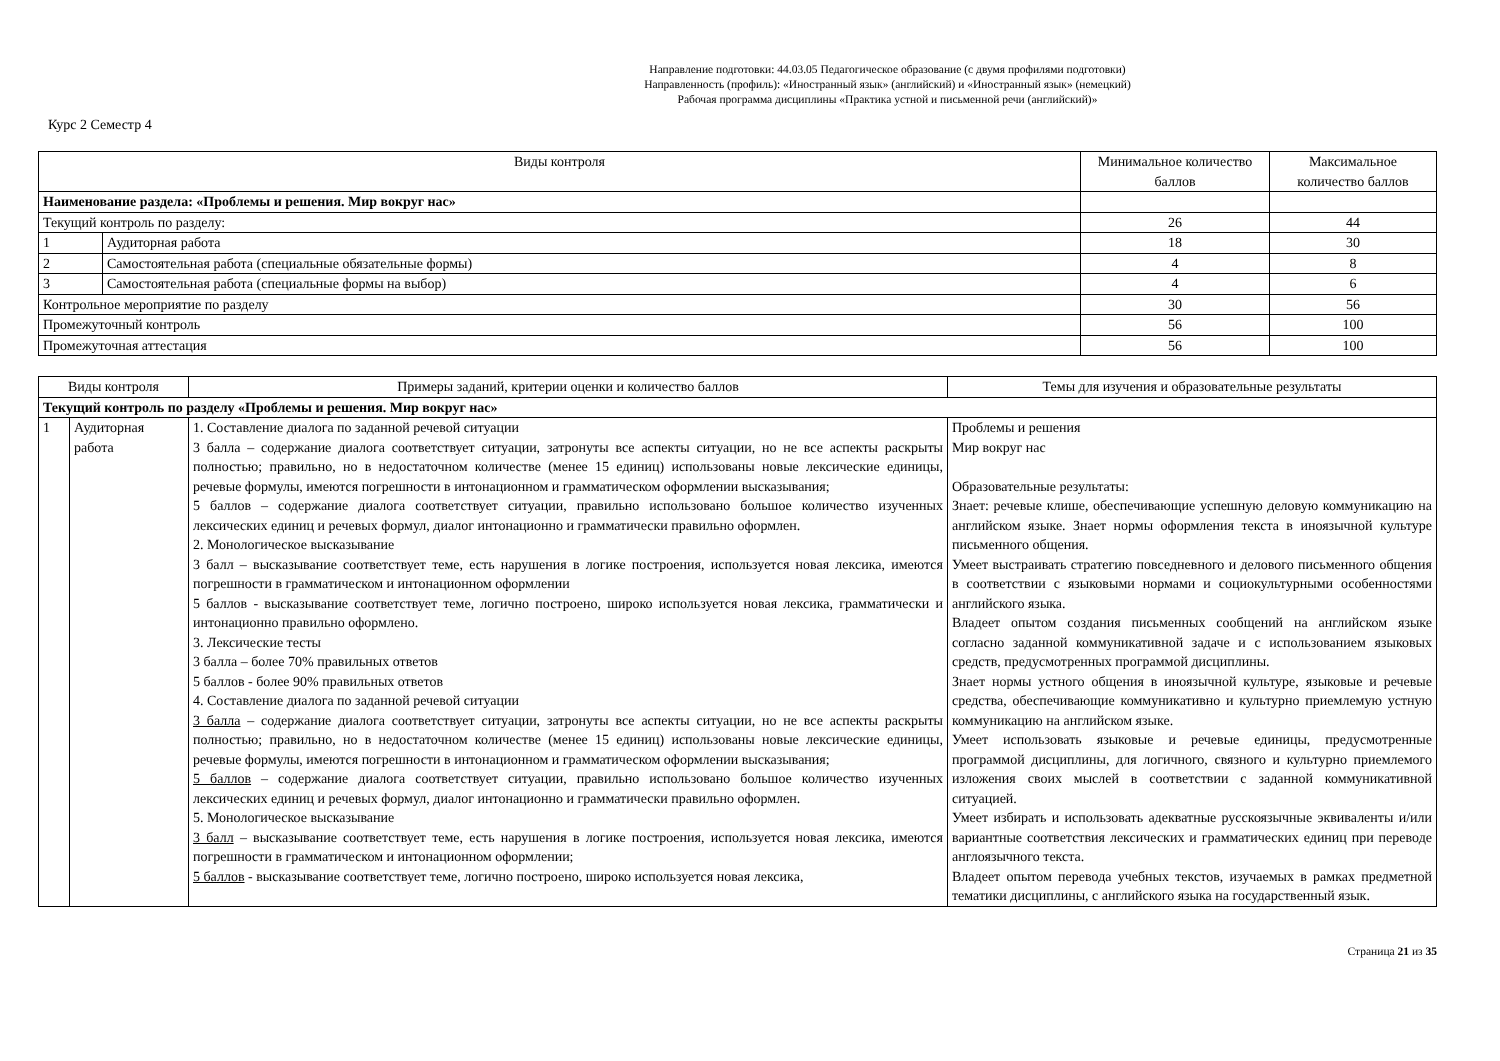Направление подготовки: 44.03.05 Педагогическое образование (с двумя профилями подготовки)
Направленность (профиль): «Иностранный язык» (английский) и «Иностранный язык» (немецкий)
Рабочая программа дисциплины «Практика устной и письменной речи (английский)»
Курс 2 Семестр 4
| Виды контроля | | Минимальное количество баллов | Максимальное количество баллов |
| --- | --- | --- | --- |
| Наименование раздела: «Проблемы и решения. Мир вокруг нас» | | | |
| Текущий контроль по разделу: | | 26 | 44 |
| 1 | Аудиторная работа | 18 | 30 |
| 2 | Самостоятельная работа (специальные обязательные формы) | 4 | 8 |
| 3 | Самостоятельная работа (специальные формы на выбор) | 4 | 6 |
| Контрольное мероприятие по разделу | | 30 | 56 |
| Промежуточный контроль | | 56 | 100 |
| Промежуточная аттестация | | 56 | 100 |
| Виды контроля | | Примеры заданий, критерии оценки и количество баллов | Темы для изучения и образовательные результаты |
| --- | --- | --- | --- |
| Текущий контроль по разделу «Проблемы и решения. Мир вокруг нас» | | | |
| 1 | Аудиторная работа | 1. Составление диалога по заданной речевой ситуации 3 балла – содержание диалога соответствует ситуации, затронуты все аспекты ситуации, но не все аспекты раскрыты полностью; правильно, но в недостаточном количестве (менее 15 единиц) использованы новые лексические единицы, речевые формулы, имеются погрешности в интонационном и грамматическом оформлении высказывания; 5 баллов – содержание диалога соответствует ситуации, правильно использовано большое количество изученных лексических единиц и речевых формул, диалог интонационно и грамматически правильно оформлен. 2. Монологическое высказывание 3 балл – высказывание соответствует теме, есть нарушения в логике построения, используется новая лексика, имеются погрешности в грамматическом и интонационном оформлении 5 баллов - высказывание соответствует теме, логично построено, широко используется новая лексика, грамматически и интонационно правильно оформлено. 3. Лексические тесты 3 балла – более 70% правильных ответов 5 баллов - более 90% правильных ответов 4. Составление диалога по заданной речевой ситуации 3 балла – содержание диалога соответствует ситуации, затронуты все аспекты ситуации, но не все аспекты раскрыты полностью; правильно, но в недостаточном количестве (менее 15 единиц) использованы новые лексические единицы, речевые формулы, имеются погрешности в интонационном и грамматическом оформлении высказывания; 5 баллов – содержание диалога соответствует ситуации, правильно использовано большое количество изученных лексических единиц и речевых формул, диалог интонационно и грамматически правильно оформлен. 5. Монологическое высказывание 3 балл – высказывание соответствует теме, есть нарушения в логике построения, используется новая лексика, имеются погрешности в грамматическом и интонационном оформлении; 5 баллов - высказывание соответствует теме, логично построено, широко используется новая лексика, | Проблемы и решения Мир вокруг нас Образовательные результаты: Знает: речевые клише, обеспечивающие успешную деловую коммуникацию на английском языке. Знает нормы оформления текста в иноязычной культуре письменного общения. Умеет выстраивать стратегию повседневного и делового письменного общения в соответствии с языковыми нормами и социокультурными особенностями английского языка. Владеет опытом создания письменных сообщений на английском языке согласно заданной коммуникативной задаче и с использованием языковых средств, предусмотренных программой дисциплины. Знает нормы устного общения в иноязычной культуре, языковые и речевые средства, обеспечивающие коммуникативно и культурно приемлемую устную коммуникацию на английском языке. Умеет использовать языковые и речевые единицы, предусмотренные программой дисциплины, для логичного, связного и культурно приемлемого изложения своих мыслей в соответствии с заданной коммуникативной ситуацией. Умеет избирать и использовать адекватные русскоязычные эквиваленты и/или вариантные соответствия лексических и грамматических единиц при переводе англоязычного текста. Владеет опытом перевода учебных текстов, изучаемых в рамках предметной тематики дисциплины, с английского языка на государственный язык. |
Страница 21 из 35